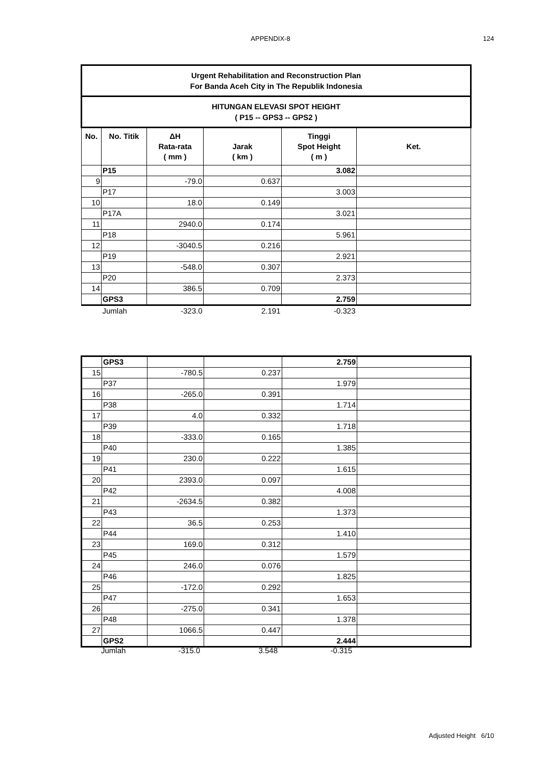APPENDIX-8
124
| Urgent Rehabilitation and Reconstruction Plan For Banda Aceh City in The Republik Indonesia | | | | | |
| HITUNGAN ELEVASI SPOT HEIGHT ( P15 -- GPS3 -- GPS2 ) | | | | | |
| No. | No. Titik | ΔH Rata-rata ( mm ) | Jarak ( km ) | Tinggi Spot Height ( m ) | Ket. |
| | P15 | | | 3.082 | |
| 9 | | -79.0 | 0.637 | | |
| | P17 | | | 3.003 | |
| 10 | | 18.0 | 0.149 | | |
| | P17A | | | 3.021 | |
| 11 | | 2940.0 | 0.174 | | |
| | P18 | | | 5.961 | |
| 12 | | -3040.5 | 0.216 | | |
| | P19 | | | 2.921 | |
| 13 | | -548.0 | 0.307 | | |
| | P20 | | | 2.373 | |
| 14 | | 386.5 | 0.709 | | |
| | GPS3 | | | 2.759 | |
| | Jumlah | -323.0 | 2.191 | -0.323 | |
| | GPS3 | | | 2.759 | |
| 15 | | -780.5 | 0.237 | | |
| | P37 | | | 1.979 | |
| 16 | | -265.0 | 0.391 | | |
| | P38 | | | 1.714 | |
| 17 | | 4.0 | 0.332 | | |
| | P39 | | | 1.718 | |
| 18 | | -333.0 | 0.165 | | |
| | P40 | | | 1.385 | |
| 19 | | 230.0 | 0.222 | | |
| | P41 | | | 1.615 | |
| 20 | | 2393.0 | 0.097 | | |
| | P42 | | | 4.008 | |
| 21 | | -2634.5 | 0.382 | | |
| | P43 | | | 1.373 | |
| 22 | | 36.5 | 0.253 | | |
| | P44 | | | 1.410 | |
| 23 | | 169.0 | 0.312 | | |
| | P45 | | | 1.579 | |
| 24 | | 246.0 | 0.076 | | |
| | P46 | | | 1.825 | |
| 25 | | -172.0 | 0.292 | | |
| | P47 | | | 1.653 | |
| 26 | | -275.0 | 0.341 | | |
| | P48 | | | 1.378 | |
| 27 | | 1066.5 | 0.447 | | |
| | GPS2 | | | 2.444 | |
| | Jumlah | -315.0 | 3.548 | -0.315 | |
Adjusted Height 6/10